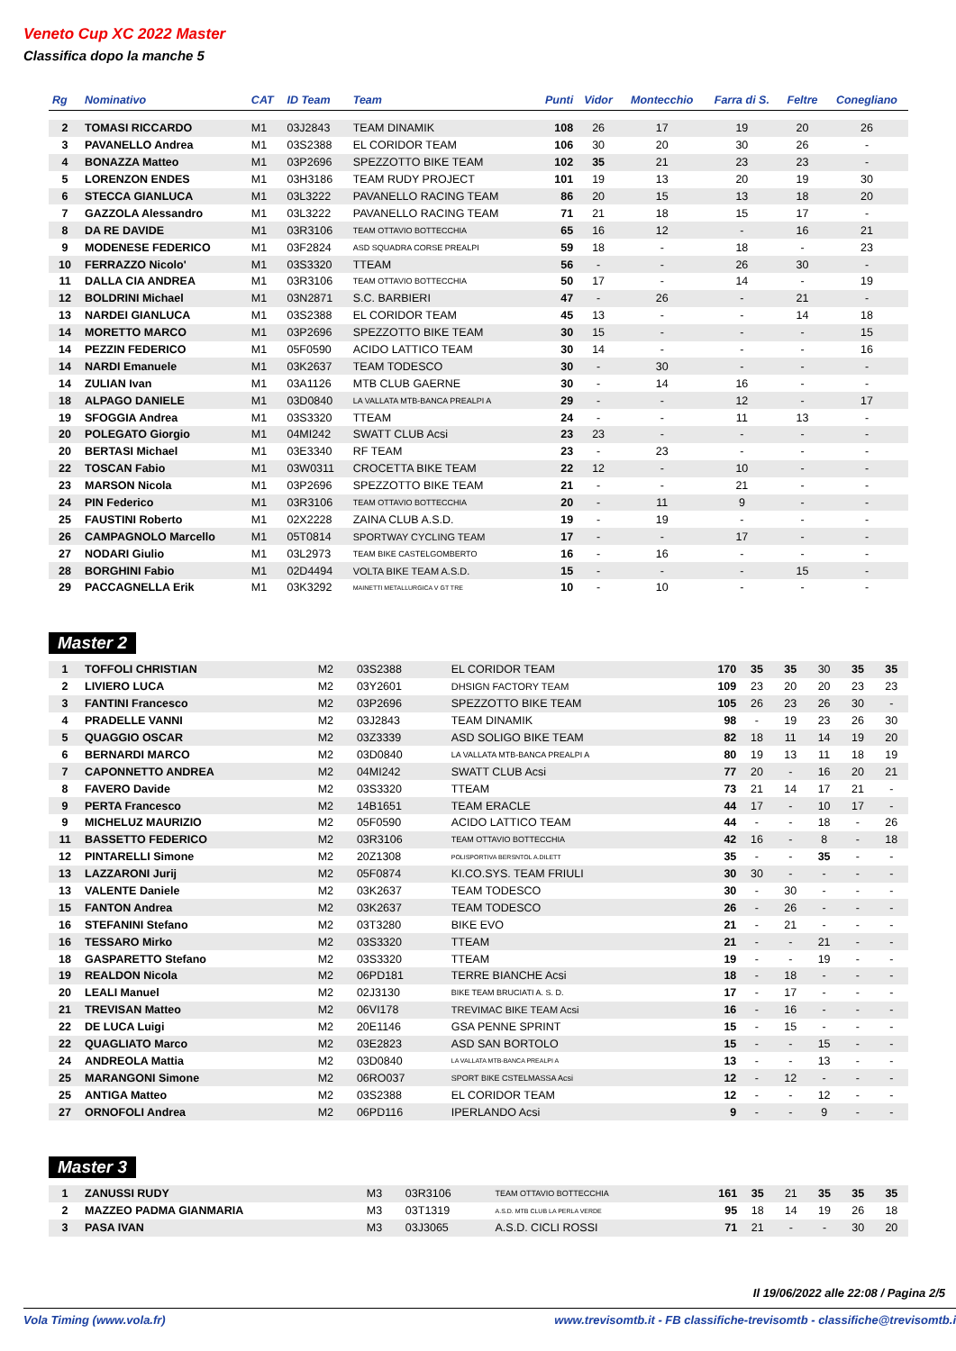Veneto Cup XC 2022 Master
Classifica dopo la manche 5
| Rg | Nominativo | CAT | ID Team | Team | Punti | Vidor | Montecchio | Farra di S. | Feltre | Conegliano |
| --- | --- | --- | --- | --- | --- | --- | --- | --- | --- | --- |
| 2 | TOMASI RICCARDO | M1 | 03J2843 | TEAM DINAMIK | 108 | 26 | 17 | 19 | 20 | 26 |
| 3 | PAVANELLO Andrea | M1 | 03S2388 | EL CORIDOR TEAM | 106 | 30 | 20 | 30 | 26 | - |
| 4 | BONAZZA Matteo | M1 | 03P2696 | SPEZZOTTO BIKE TEAM | 102 | 35 | 21 | 23 | 23 | - |
| 5 | LORENZON ENDES | M1 | 03H3186 | TEAM RUDY PROJECT | 101 | 19 | 13 | 20 | 19 | 30 |
| 6 | STECCA GIANLUCA | M1 | 03L3222 | PAVANELLO RACING TEAM | 86 | 20 | 15 | 13 | 18 | 20 |
| 7 | GAZZOLA Alessandro | M1 | 03L3222 | PAVANELLO RACING TEAM | 71 | 21 | 18 | 15 | 17 | - |
| 8 | DA RE DAVIDE | M1 | 03R3106 | TEAM OTTAVIO BOTTECCHIA | 65 | 16 | 12 | - | 16 | 21 |
| 9 | MODENESE FEDERICO | M1 | 03F2824 | ASD SQUADRA CORSE PREALPI | 59 | 18 | - | 18 | - | 23 |
| 10 | FERRAZZO Nicolo' | M1 | 03S3320 | TTEAM | 56 | - | - | 26 | 30 | - |
| 11 | DALLA CIA ANDREA | M1 | 03R3106 | TEAM OTTAVIO BOTTECCHIA | 50 | 17 | - | 14 | - | 19 |
| 12 | BOLDRINI Michael | M1 | 03N2871 | S.C. BARBIERI | 47 | - | 26 | - | 21 | - |
| 13 | NARDEI GIANLUCA | M1 | 03S2388 | EL CORIDOR TEAM | 45 | 13 | - | - | 14 | 18 |
| 14 | MORETTO MARCO | M1 | 03P2696 | SPEZZOTTO BIKE TEAM | 30 | 15 | - | - | - | 15 |
| 14 | PEZZIN FEDERICO | M1 | 05F0590 | ACIDO LATTICO TEAM | 30 | 14 | - | - | - | 16 |
| 14 | NARDI Emanuele | M1 | 03K2637 | TEAM TODESCO | 30 | - | 30 | - | - | - |
| 14 | ZULIAN Ivan | M1 | 03A1126 | MTB CLUB GAERNE | 30 | - | 14 | 16 | - | - |
| 18 | ALPAGO DANIELE | M1 | 03D0840 | LA VALLATA MTB-BANCA PREALPI A | 29 | - | - | 12 | - | 17 |
| 19 | SFOGGIA Andrea | M1 | 03S3320 | TTEAM | 24 | - | - | 11 | 13 | - |
| 20 | POLEGATO Giorgio | M1 | 04MI242 | SWATT CLUB Acsi | 23 | 23 | - | - | - | - |
| 20 | BERTASI Michael | M1 | 03E3340 | RF TEAM | 23 | - | 23 | - | - | - |
| 22 | TOSCAN Fabio | M1 | 03W0311 | CROCETTA BIKE TEAM | 22 | 12 | - | 10 | - | - |
| 23 | MARSON Nicola | M1 | 03P2696 | SPEZZOTTO BIKE TEAM | 21 | - | - | 21 | - | - |
| 24 | PIN Federico | M1 | 03R3106 | TEAM OTTAVIO BOTTECCHIA | 20 | - | 11 | 9 | - | - |
| 25 | FAUSTINI Roberto | M1 | 02X2228 | ZAINA CLUB A.S.D. | 19 | - | 19 | - | - | - |
| 26 | CAMPAGNOLO Marcello | M1 | 05T0814 | SPORTWAY CYCLING TEAM | 17 | - | - | 17 | - | - |
| 27 | NODARI Giulio | M1 | 03L2973 | TEAM BIKE CASTELGOMBERTO | 16 | - | 16 | - | - | - |
| 28 | BORGHINI Fabio | M1 | 02D4494 | VOLTA BIKE TEAM A.S.D. | 15 | - | - | - | 15 | - |
| 29 | PACCAGNELLA Erik | M1 | 03K3292 | MAINETTI METALLURGICA V GT TRE | 10 | - | 10 | - | - | - |
Master 2
| 1 | TOFFOLI CHRISTIAN | M2 | 03S2388 | EL CORIDOR TEAM | 170 | 35 | 35 | 30 | 35 | 35 |
| 2 | LIVIERO LUCA | M2 | 03Y2601 | DHSIGN FACTORY TEAM | 109 | 23 | 20 | 20 | 23 | 23 |
| 3 | FANTINI Francesco | M2 | 03P2696 | SPEZZOTTO BIKE TEAM | 105 | 26 | 23 | 26 | 30 | - |
| 4 | PRADELLE VANNI | M2 | 03J2843 | TEAM DINAMIK | 98 | - | 19 | 23 | 26 | 30 |
| 5 | QUAGGIO OSCAR | M2 | 03Z3339 | ASD SOLIGO BIKE TEAM | 82 | 18 | 11 | 14 | 19 | 20 |
| 6 | BERNARDI MARCO | M2 | 03D0840 | LA VALLATA MTB-BANCA PREALPI A | 80 | 19 | 13 | 11 | 18 | 19 |
| 7 | CAPONNETTO ANDREA | M2 | 04MI242 | SWATT CLUB Acsi | 77 | 20 | - | 16 | 20 | 21 |
| 8 | FAVERO Davide | M2 | 03S3320 | TTEAM | 73 | 21 | 14 | 17 | 21 | - |
| 9 | PERTA Francesco | M2 | 14B1651 | TEAM ERACLE | 44 | 17 | - | 10 | 17 | - |
| 9 | MICHELUZ MAURIZIO | M2 | 05F0590 | ACIDO LATTICO TEAM | 44 | - | - | 18 | - | 26 |
| 11 | BASSETTO FEDERICO | M2 | 03R3106 | TEAM OTTAVIO BOTTECCHIA | 42 | 16 | - | 8 | - | 18 |
| 12 | PINTARELLI Simone | M2 | 20Z1308 | POLISPORTIVA BERSNTOL A.DILETT | 35 | - | - | 35 | - | - |
| 13 | LAZZARONI Jurij | M2 | 05F0874 | KI.CO.SYS. TEAM FRIULI | 30 | 30 | - | - | - | - |
| 13 | VALENTE Daniele | M2 | 03K2637 | TEAM TODESCO | 30 | - | 30 | - | - | - |
| 15 | FANTON Andrea | M2 | 03K2637 | TEAM TODESCO | 26 | - | 26 | - | - | - |
| 16 | STEFANINI Stefano | M2 | 03T3280 | BIKE EVO | 21 | - | 21 | - | - | - |
| 16 | TESSARO Mirko | M2 | 03S3320 | TTEAM | 21 | - | - | 21 | - | - |
| 18 | GASPARETTO Stefano | M2 | 03S3320 | TTEAM | 19 | - | - | 19 | - | - |
| 19 | REALDON Nicola | M2 | 06PD181 | TERRE BIANCHE Acsi | 18 | - | 18 | - | - | - |
| 20 | LEALI Manuel | M2 | 02J3130 | BIKE TEAM BRUCIATI A. S. D. | 17 | - | 17 | - | - | - |
| 21 | TREVISAN Matteo | M2 | 06VI178 | TREVIMAC BIKE TEAM Acsi | 16 | - | 16 | - | - | - |
| 22 | DE LUCA Luigi | M2 | 20E1146 | GSA PENNE SPRINT | 15 | - | 15 | - | - | - |
| 22 | QUAGLIATO Marco | M2 | 03E2823 | ASD SAN BORTOLO | 15 | - | - | 15 | - | - |
| 24 | ANDREOLA Mattia | M2 | 03D0840 | LA VALLATA MTB-BANCA PREALPI A | 13 | - | - | 13 | - | - |
| 25 | MARANGONI Simone | M2 | 06RO037 | SPORT BIKE CSTELMASSA Acsi | 12 | - | 12 | - | - | - |
| 25 | ANTIGA Matteo | M2 | 03S2388 | EL CORIDOR TEAM | 12 | - | - | 12 | - | - |
| 27 | ORNOFOLI Andrea | M2 | 06PD116 | IPERLANDO Acsi | 9 | - | - | 9 | - | - |
Master 3
| 1 | ZANUSSI RUDY | M3 | 03R3106 | TEAM OTTAVIO BOTTECCHIA | 161 | 35 | 21 | 35 | 35 | 35 |
| 2 | MAZZEO PADMA GIANMARIA | M3 | 03T1319 | A.S.D. MTB CLUB LA PERLA VERDE | 95 | 18 | 14 | 19 | 26 | 18 |
| 3 | PASA IVAN | M3 | 03J3065 | A.S.D. CICLI ROSSI | 71 | 21 | - | - | 30 | 20 |
Il 19/06/2022 alle 22:08 / Pagina 2/5
Vola Timing (www.vola.fr)
www.trevisomtb.it - FB classifiche-trevisomtb - classifiche@trevisomtb.i